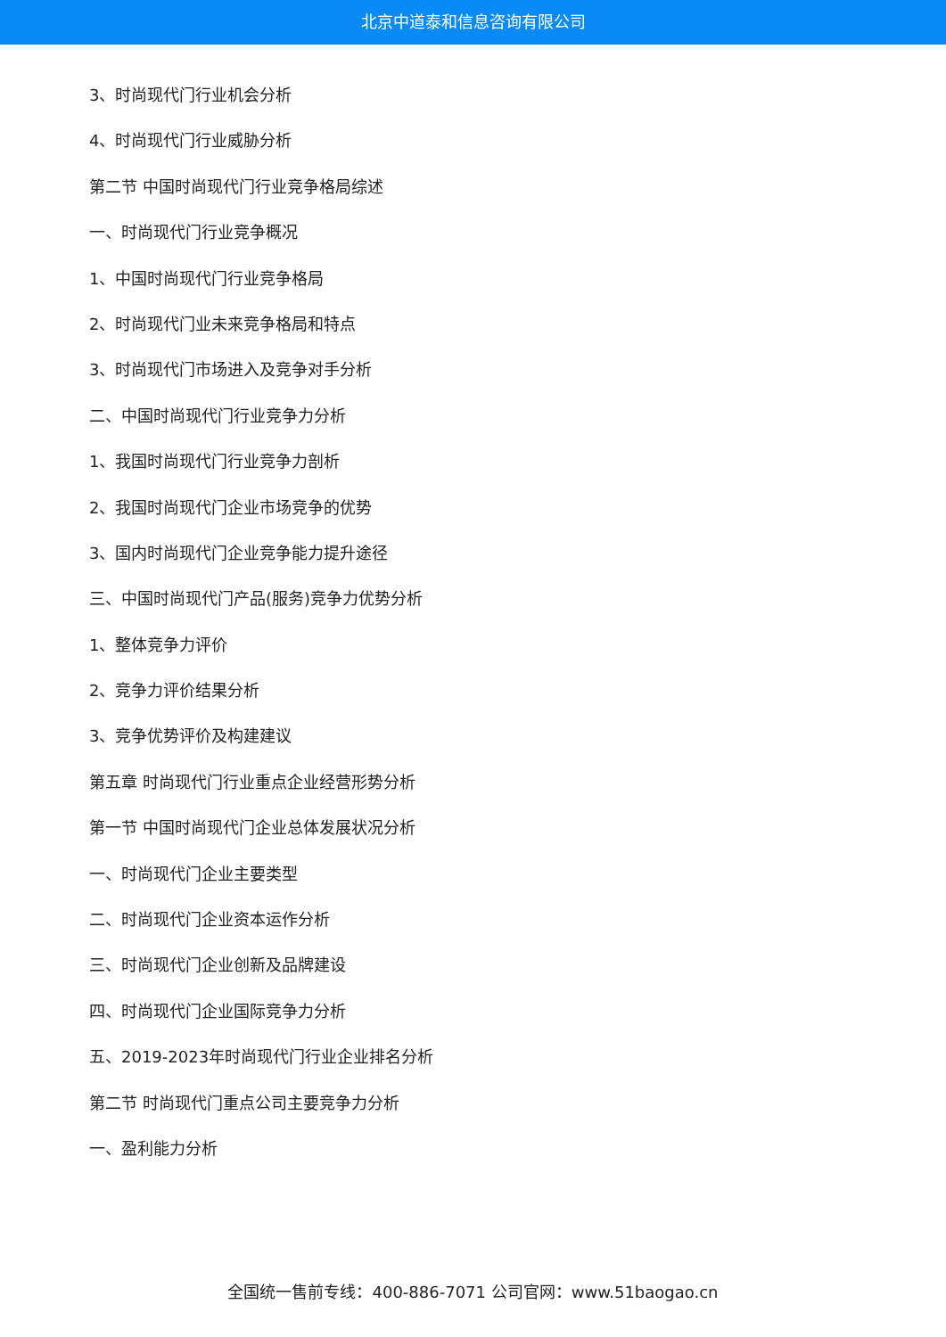北京中道泰和信息咨询有限公司
3、时尚现代门行业机会分析
4、时尚现代门行业威胁分析
第二节 中国时尚现代门行业竞争格局综述
一、时尚现代门行业竞争概况
1、中国时尚现代门行业竞争格局
2、时尚现代门业未来竞争格局和特点
3、时尚现代门市场进入及竞争对手分析
二、中国时尚现代门行业竞争力分析
1、我国时尚现代门行业竞争力剖析
2、我国时尚现代门企业市场竞争的优势
3、国内时尚现代门企业竞争能力提升途径
三、中国时尚现代门产品(服务)竞争力优势分析
1、整体竞争力评价
2、竞争力评价结果分析
3、竞争优势评价及构建建议
第五章 时尚现代门行业重点企业经营形势分析
第一节 中国时尚现代门企业总体发展状况分析
一、时尚现代门企业主要类型
二、时尚现代门企业资本运作分析
三、时尚现代门企业创新及品牌建设
四、时尚现代门企业国际竞争力分析
五、2019-2023年时尚现代门行业企业排名分析
第二节 时尚现代门重点公司主要竞争力分析
一、盈利能力分析
全国统一售前专线：400-886-7071 公司官网：www.51baogao.cn